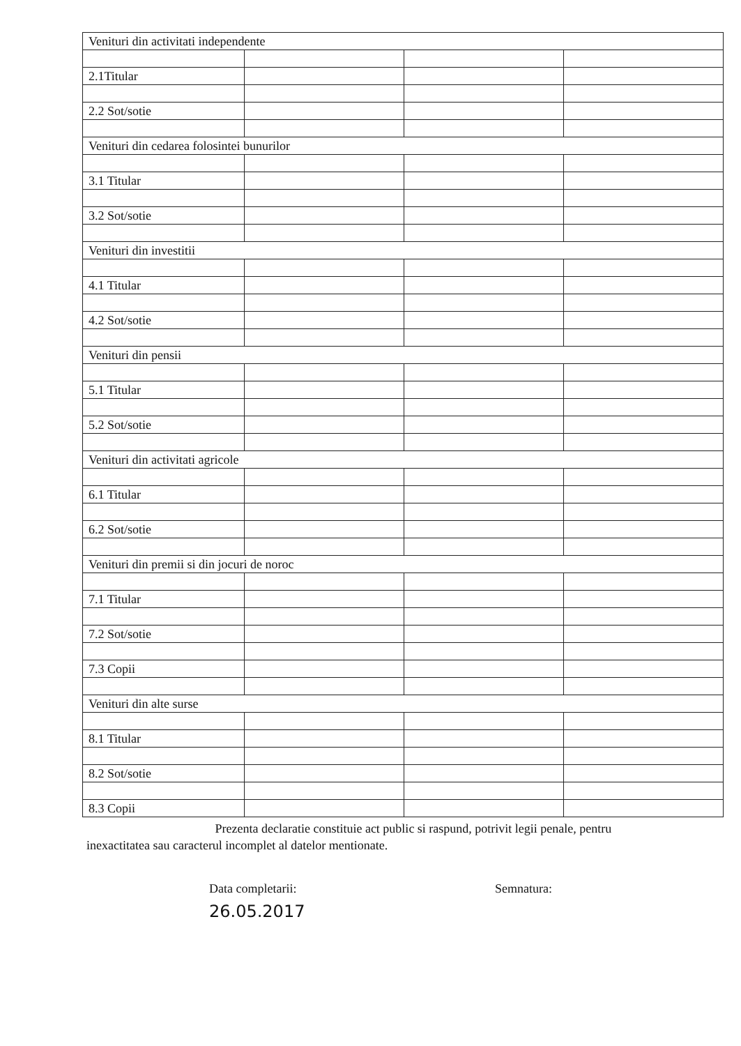| Venituri din activitati independente | | | |
| 2.1Titular | | | |
| 2.2 Sot/sotie | | | |
| Venituri din cedarea folosintei bunurilor | | | |
| 3.1 Titular | | | |
| 3.2 Sot/sotie | | | |
| Venituri din investitii | | | |
| 4.1 Titular | | | |
| 4.2 Sot/sotie | | | |
| Venituri din pensii | | | |
| 5.1 Titular | | | |
| 5.2 Sot/sotie | | | |
| Venituri din activitati agricole | | | |
| 6.1 Titular | | | |
| 6.2 Sot/sotie | | | |
| Venituri din premii si din jocuri de noroc | | | |
| 7.1 Titular | | | |
| 7.2 Sot/sotie | | | |
| 7.3 Copii | | | |
| Venituri din alte surse | | | |
| 8.1 Titular | | | |
| 8.2 Sot/sotie | | | |
| 8.3 Copii | | | |
Prezenta declaratie constituie act public si raspund, potrivit legii penale, pentru inexactitatea sau caracterul incomplet al datelor mentionate.
Data completarii:
26.05.2017
Semnatura: